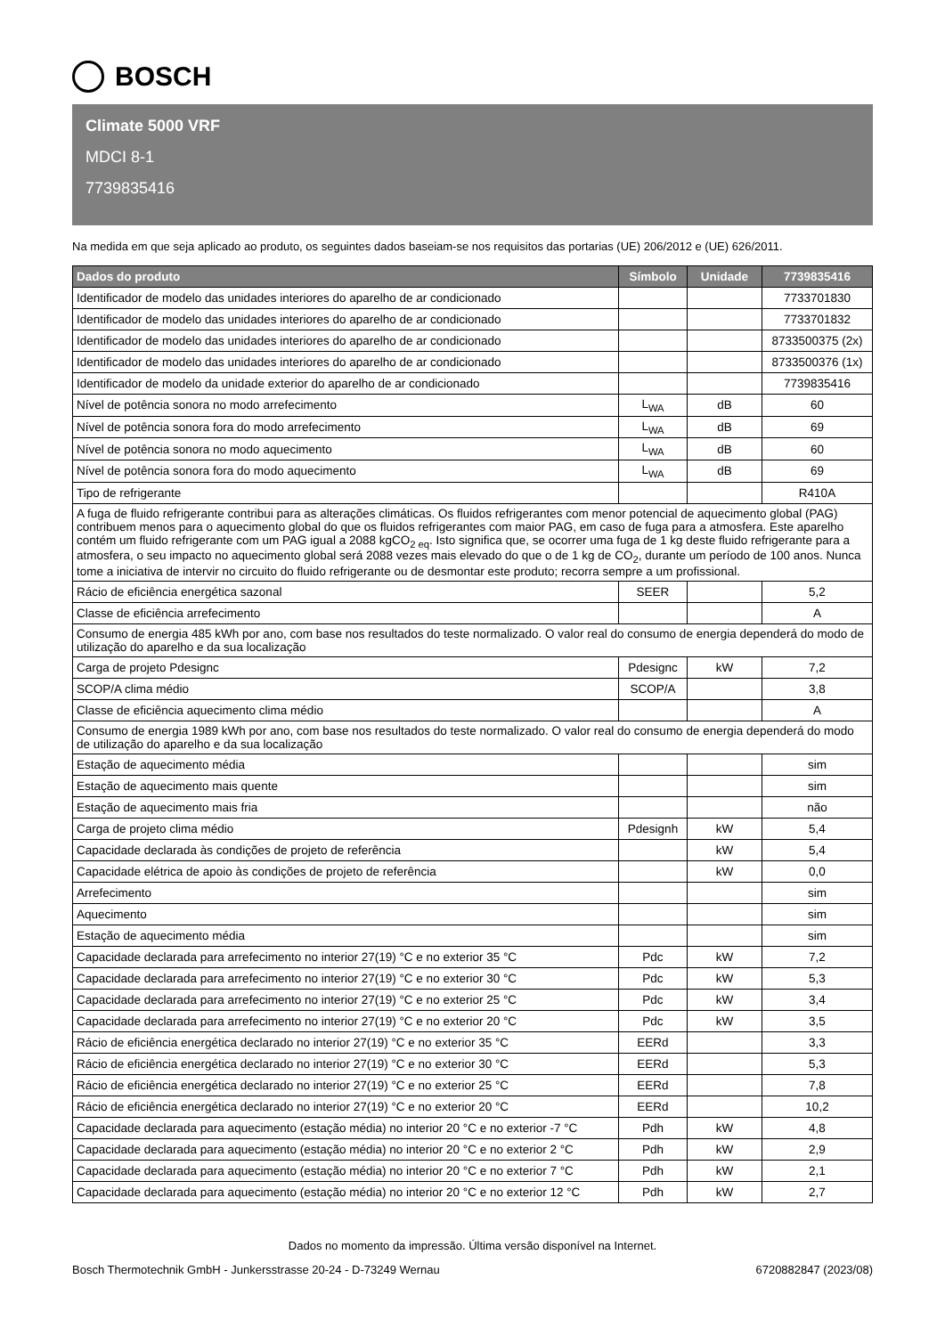BOSCH
Climate 5000 VRF
MDCI 8-1
7739835416
Na medida em que seja aplicado ao produto, os seguintes dados baseiam-se nos requisitos das portarias (UE) 206/2012 e (UE) 626/2011.
| Dados do produto | Símbolo | Unidade | 7739835416 |
| --- | --- | --- | --- |
| Identificador de modelo das unidades interiores do aparelho de ar condicionado | | | 7733701830 |
| Identificador de modelo das unidades interiores do aparelho de ar condicionado | | | 7733701832 |
| Identificador de modelo das unidades interiores do aparelho de ar condicionado | | | 8733500375 (2x) |
| Identificador de modelo das unidades interiores do aparelho de ar condicionado | | | 8733500376 (1x) |
| Identificador de modelo da unidade exterior do aparelho de ar condicionado | | | 7739835416 |
| Nível de potência sonora no modo arrefecimento | L<sub>WA</sub> | dB | 60 |
| Nível de potência sonora fora do modo arrefecimento | L<sub>WA</sub> | dB | 69 |
| Nível de potência sonora no modo aquecimento | L<sub>WA</sub> | dB | 60 |
| Nível de potência sonora fora do modo aquecimento | L<sub>WA</sub> | dB | 69 |
| Tipo de refrigerante | | | R410A |
| A fuga de fluido refrigerante contribui para as alterações climáticas. Os fluidos refrigerantes com menor potencial de aquecimento global (PAG) contribuem menos para o aquecimento global do que os fluidos refrigerantes com maior PAG, em caso de fuga para a atmosfera. Este aparelho contém um fluido refrigerante com um PAG igual a 2088 kgCO<sub>2 eq</sub>. Isto significa que, se ocorrer uma fuga de 1 kg deste fluido refrigerante para a atmosfera, o seu impacto no aquecimento global será 2088 vezes mais elevado do que o de 1 kg de CO<sub>2</sub>, durante um período de 100 anos. Nunca tome a iniciativa de intervir no circuito do fluido refrigerante ou de desmontar este produto; recorra sempre a um profissional. | | | |
| Rácio de eficiência energética sazonal | SEER | | 5,2 |
| Classe de eficiência arrefecimento | | | A |
| Consumo de energia 485 kWh por ano, com base nos resultados do teste normalizado. O valor real do consumo de energia dependerá do modo de utilização do aparelho e da sua localização | | | |
| Carga de projeto Pdesignc | Pdesignc | kW | 7,2 |
| SCOP/A clima médio | SCOP/A | | 3,8 |
| Classe de eficiência aquecimento clima médio | | | A |
| Consumo de energia 1989 kWh por ano, com base nos resultados do teste normalizado. O valor real do consumo de energia dependerá do modo de utilização do aparelho e da sua localização | | | |
| Estação de aquecimento média | | | sim |
| Estação de aquecimento mais quente | | | sim |
| Estação de aquecimento mais fria | | | não |
| Carga de projeto clima médio | Pdesignh | kW | 5,4 |
| Capacidade declarada às condições de projeto de referência | | kW | 5,4 |
| Capacidade elétrica de apoio às condições de projeto de referência | | kW | 0,0 |
| Arrefecimento | | | sim |
| Aquecimento | | | sim |
| Estação de aquecimento média | | | sim |
| Capacidade declarada para arrefecimento no interior 27(19) °C e no exterior 35 °C | Pdc | kW | 7,2 |
| Capacidade declarada para arrefecimento no interior 27(19) °C e no exterior 30 °C | Pdc | kW | 5,3 |
| Capacidade declarada para arrefecimento no interior 27(19) °C e no exterior 25 °C | Pdc | kW | 3,4 |
| Capacidade declarada para arrefecimento no interior 27(19) °C e no exterior 20 °C | Pdc | kW | 3,5 |
| Rácio de eficiência energética declarado no interior 27(19) °C e no exterior 35 °C | EERd | | 3,3 |
| Rácio de eficiência energética declarado no interior 27(19) °C e no exterior 30 °C | EERd | | 5,3 |
| Rácio de eficiência energética declarado no interior 27(19) °C e no exterior 25 °C | EERd | | 7,8 |
| Rácio de eficiência energética declarado no interior 27(19) °C e no exterior 20 °C | EERd | | 10,2 |
| Capacidade declarada para aquecimento (estação média) no interior 20 °C e no exterior -7 °C | Pdh | kW | 4,8 |
| Capacidade declarada para aquecimento (estação média) no interior 20 °C e no exterior 2 °C | Pdh | kW | 2,9 |
| Capacidade declarada para aquecimento (estação média) no interior 20 °C e no exterior 7 °C | Pdh | kW | 2,1 |
| Capacidade declarada para aquecimento (estação média) no interior 20 °C e no exterior 12 °C | Pdh | kW | 2,7 |
Dados no momento da impressão. Última versão disponível na Internet.
Bosch Thermotechnik GmbH - Junkersstrasse 20-24 - D-73249 Wernau 6720882847 (2023/08)